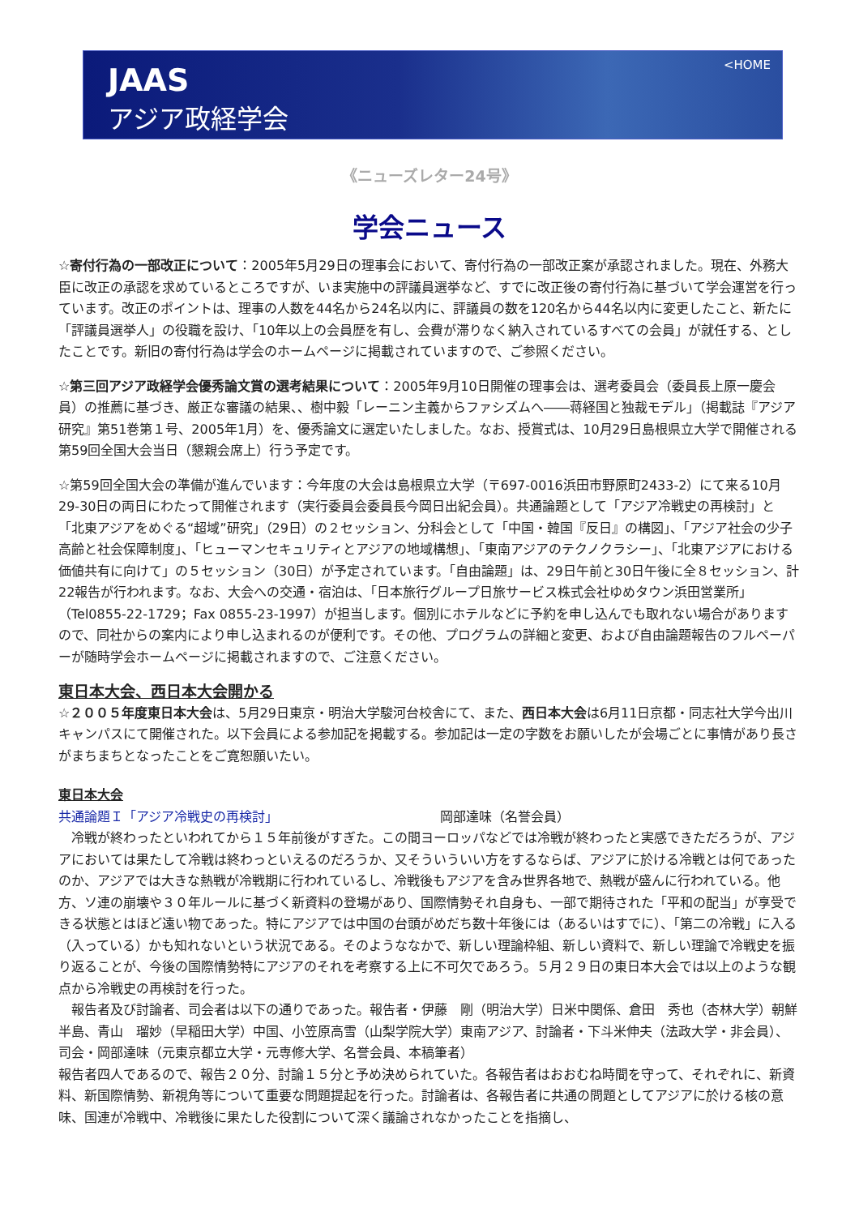JAAS
アジア政経学会
<HOME
《ニューズレター24号》
学会ニュース
☆寄付行為の一部改正について：2005年5月29日の理事会において、寄付行為の一部改正案が承認されました。現在、外務大臣に改正の承認を求めているところですが、いま実施中の評議員選挙など、すでに改正後の寄付行為に基づいて学会運営を行っています。改正のポイントは、理事の人数を44名から24名以内に、評議員の数を120名から44名以内に変更したこと、新たに「評議員選挙人」の役職を設け、「10年以上の会員歴を有し、会費が滞りなく納入されているすべての会員」が就任する、としたことです。新旧の寄付行為は学会のホームページに掲載されていますので、ご参照ください。
☆第三回アジア政経学会優秀論文賞の選考結果について：2005年9月10日開催の理事会は、選考委員会（委員長上原一慶会員）の推薦に基づき、厳正な審議の結果、、樹中毅「レーニン主義からファシズムへ――蒋経国と独裁モデル」（掲載誌『アジア研究』第51巻第１号、2005年1月）を、優秀論文に選定いたしました。なお、授賞式は、10月29日島根県立大学で開催される第59回全国大会当日（懇親会席上）行う予定です。
☆第59回全国大会の準備が進んでいます：今年度の大会は島根県立大学（〒697-0016浜田市野原町2433-2）にて来る10月29-30日の両日にわたって開催されます（実行委員会委員長今岡日出紀会員）。共通論題として「アジア冷戦史の再検討」と「北東アジアをめぐる“超域”研究」（29日）の２セッション、分科会として「中国・韓国『反日』の構図」、「アジア社会の少子高齢と社会保障制度」、「ヒューマンセキュリティとアジアの地域構想」、「東南アジアのテクノクラシー」、「北東アジアにおける価値共有に向けて」の５セッション（30日）が予定されています。「自由論題」は、29日午前と30日午後に全８セッション、計22報告が行われます。なお、大会への交通・宿泊は、「日本旅行グループ日旅サービス株式会社ゆめタウン浜田営業所」（Tel0855-22-1729；Fax 0855-23-1997）が担当します。個別にホテルなどに予約を申し込んでも取れない場合がありますので、同社からの案内により申し込まれるのが便利です。その他、プログラムの詳細と変更、および自由論題報告のフルペーパーが随時学会ホームページに掲載されますので、ご注意ください。
東日本大会、西日本大会開かる
☆２００５年度東日本大会は、5月29日東京・明治大学駿河台校舎にて、また、西日本大会は6月11日京都・同志社大学今出川キャンパスにて開催された。以下会員による参加記を掲載する。参加記は一定の字数をお願いしたが会場ごとに事情があり長さがまちまちとなったことをご寛恕願いたい。
東日本大会
共通論題Ｉ「アジア冷戦史の再検討」 岡部達味（名誉会員）
　冷戦が終わったといわれてから１５年前後がすぎた。この間ヨーロッパなどでは冷戦が終わったと実感できただろうが、アジアにおいては果たして冷戦は終わっといえるのだろうか、又そういういい方をするならば、アジアに於ける冷戦とは何であったのか、アジアでは大きな熱戦が冷戦期に行われているし、冷戦後もアジアを含み世界各地で、熱戦が盛んに行われている。他方、ソ連の崩壊や３０年ルールに基づく新資料の登場があり、国際情勢それ自身も、一部で期待された「平和の配当」が享受できる状態とはほど遠い物であった。特にアジアでは中国の台頭がめだち数十年後には（あるいはすでに）、「第二の冷戦」に入る（入っている）かも知れないという状況である。そのようななかで、新しい理論枠組、新しい資料で、新しい理論で冷戦史を振り返ることが、今後の国際情勢特にアジアのそれを考察する上に不可欠であろう。５月２９日の東日本大会では以上のような観点から冷戦史の再検討を行った。
　報告者及び討論者、司会者は以下の通りであった。報告者・伊藤　剛（明治大学）日米中関係、倉田　秀也（杏林大学）朝鮮半島、青山　瑠妙（早稲田大学）中国、小笠原高雪（山梨学院大学）東南アジア、討論者・下斗米伸夫（法政大学・非会員）、司会・岡部達味（元東京都立大学・元専修大学、名誉会員、本稿筆者）
報告者四人であるので、報告２０分、討論１５分と予め決められていた。各報告者はおおむね時間を守って、それぞれに、新資料、新国際情勢、新視角等について重要な問題提起を行った。討論者は、各報告者に共通の問題としてアジアに於ける核の意味、国連が冷戦中、冷戦後に果たした役割について深く議論されなかったことを指摘し、